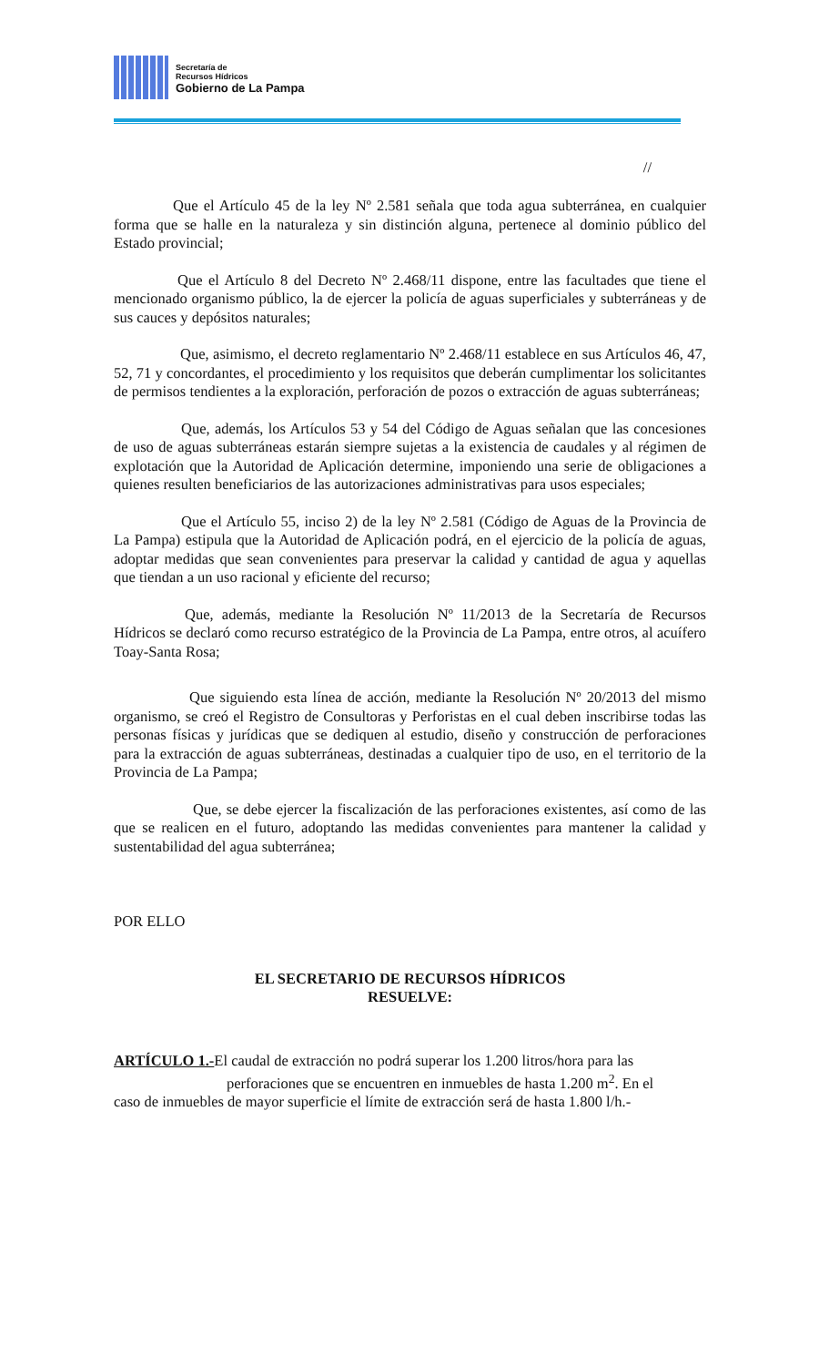Secretaría de
Recursos Hídricos
Gobierno de La Pampa
//
Que el Artículo 45 de la ley Nº 2.581 señala que toda agua subterránea, en cualquier forma que se halle en la naturaleza y sin distinción alguna, pertenece al dominio público del Estado provincial;
Que el Artículo 8 del Decreto Nº 2.468/11 dispone, entre las facultades que tiene el mencionado organismo público, la de ejercer la policía de aguas superficiales y subterráneas y de sus cauces y depósitos naturales;
Que, asimismo, el decreto reglamentario Nº 2.468/11 establece en sus Artículos 46, 47, 52, 71 y concordantes, el procedimiento y los requisitos que deberán cumplimentar los solicitantes de permisos tendientes a la exploración, perforación de pozos o extracción de aguas subterráneas;
Que, además, los Artículos 53 y 54 del Código de Aguas señalan que las concesiones de uso de aguas subterráneas estarán siempre sujetas a la existencia de caudales y al régimen de explotación que la Autoridad de Aplicación determine, imponiendo una serie de obligaciones a quienes resulten beneficiarios de las autorizaciones administrativas para usos especiales;
Que el Artículo 55, inciso 2) de la ley Nº 2.581 (Código de Aguas de la Provincia de La Pampa) estipula que la Autoridad de Aplicación podrá, en el ejercicio de la policía de aguas, adoptar medidas que sean convenientes para preservar la calidad y cantidad de agua y aquellas que tiendan a un uso racional y eficiente del recurso;
Que, además, mediante la Resolución Nº 11/2013 de la Secretaría de Recursos Hídricos se declaró como recurso estratégico de la Provincia de La Pampa, entre otros, al acuífero Toay-Santa Rosa;
Que siguiendo esta línea de acción, mediante la Resolución Nº 20/2013 del mismo organismo, se creó el Registro de Consultoras y Perforistas en el cual deben inscribirse todas las personas físicas y jurídicas que se dediquen al estudio, diseño y construcción de perforaciones para la extracción de aguas subterráneas, destinadas a cualquier tipo de uso, en el territorio de la Provincia de La Pampa;
Que, se debe ejercer la fiscalización de las perforaciones existentes, así como de las que se realicen en el futuro, adoptando las medidas convenientes para mantener la calidad y sustentabilidad del agua subterránea;
POR ELLO
EL SECRETARIO DE RECURSOS HÍDRICOS
RESUELVE:
ARTÍCULO 1.-El caudal de extracción no podrá superar los 1.200 litros/hora para las
perforaciones que se encuentren en inmuebles de hasta 1.200 m<sup>2</sup>. En el
caso de inmuebles de mayor superficie el límite de extracción será de hasta 1.800 l/h.-